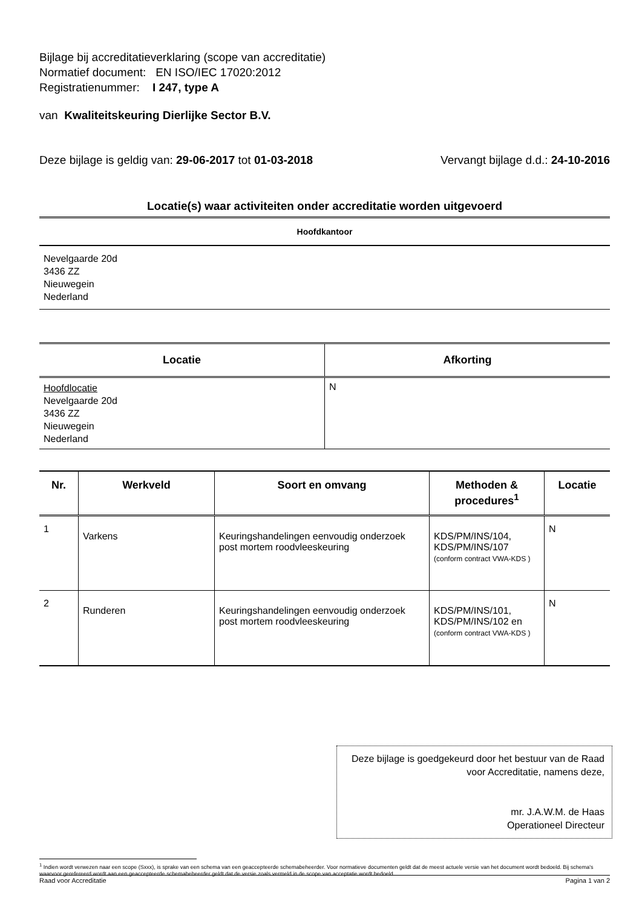Bijlage bij accreditatieverklaring (scope van accreditatie)
Normatief document: EN ISO/IEC 17020:2012
Registratienummer: I 247, type A
van Kwaliteitskeuring Dierlijke Sector B.V.
Deze bijlage is geldig van: 29-06-2017 tot 01-03-2018 Vervangt bijlage d.d.: 24-10-2016
Locatie(s) waar activiteiten onder accreditatie worden uitgevoerd
Hoofdkantoor
Nevelgaarde 20d
3436 ZZ
Nieuwegein
Nederland
| Locatie | Afkorting |
| --- | --- |
| Hoofdlocatie Nevelgaarde 20d 3436 ZZ Nieuwegein Nederland | N |
| Nr. | Werkveld | Soort en omvang | Methoden & procedures<sup>1</sup> | Locatie |
| --- | --- | --- | --- | --- |
| 1 | Varkens | Keuringshandelingen eenvoudig onderzoek post mortem roodvleeskeuring | KDS/PM/INS/104, KDS/PM/INS/107 (conform contract VWA-KDS ) | N |
| 2 | Runderen | Keuringshandelingen eenvoudig onderzoek post mortem roodvleeskeuring | KDS/PM/INS/101, KDS/PM/INS/102 en (conform contract VWA-KDS ) | N |
Deze bijlage is goedgekeurd door het bestuur van de Raad voor Accreditatie, namens deze,
mr. J.A.W.M. de Haas
Operationeel Directeur
<sup>1</sup> Indien wordt verwezen naar een scope (Sxxx), is sprake van een schema van een geaccepteerde schemabeheerder. Voor normatieve documenten geldt dat de meest actuele versie van het document wordt bedoeld. Bij schema's waarvoor gerefereerd wordt aan een geaccepteerde schemabeheerder geldt dat de versie zoals vermeld in de scope van acceptatie wordt bedoeld.
Raad voor Accreditatie Pagina 1 van 2